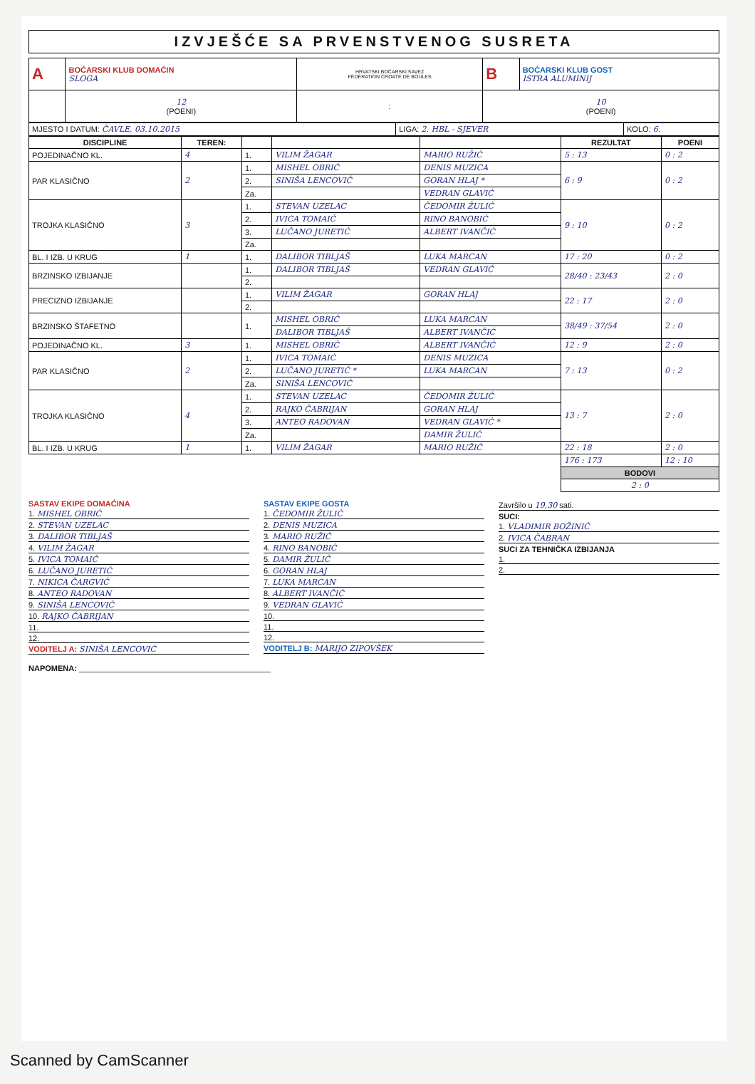IZVJEŠĆE SA PRVENSTVENOG SUSRETA
| A | BOĆARSKI KLUB DOMAĆIN SLOGA | HRVATSKI BOĆARSKI SAVEZ FÉDÉRATION CROATE DE BOULES | B | BOĆARSKI KLUB GOST ISTRA ALUMINIJ |
| | 12 (POENI) | : | 10 (POENI) | |
| MJESTO I DATUM: ČAVLE, 03.10.2015 | LIGA: 2. HBL - SJEVER | KOLO: 6. |
| DISCIPLINE | TEREN: | | | | REZULTAT | POENI |
| --- | --- | --- | --- | --- | --- | --- |
| POJEDINAČNO KL. | 4 | 1. | VILIM ŽAGAR | MARIO RUŽIĆ | 5 : 13 | 0 : 2 |
| PAR KLASIČNO | 2 | 1. | MISHEL OBRIĆ | DENIS MUZICA | 6 : 9 | 0 : 2 |
| | | 2. | SINIŠA LENCOVIĆ | GORAN HLAJ * | | |
| | | Za. | | VEDRAN GLAVIĆ | | |
| TROJKA KLASIČNO | 3 | 1. | STEVAN UZELAC | ČEDOMIR ŽULIĆ | 9 : 10 | 0 : 2 |
| | | 2. | IVICA TOMAIĆ | RINO BANOBIĆ | | |
| | | 3. | LUČANO JURETIĆ | ALBERT IVANČIĆ | | |
| | | Za. | | | | |
| BL. I IZB. U KRUG | 1 | 1. | DALIBOR TIBLJAŠ | LUKA MARCAN | 17 : 20 | 0 : 2 |
| BRZINSKO IZBIJANJE | | 1. | DALIBOR TIBLJAŠ | VEDRAN GLAVIĆ | 28/40 : 23/43 | 2 : 0 |
| | | 2. | | | | |
| PRECIZNO IZBIJANJE | | 1. | VILIM ŽAGAR | GORAN HLAJ | 22 : 17 | 2 : 0 |
| | | 2. | | | | |
| BRZINSKO ŠTAFETNO | | 1. | MISHEL OBRIĆ | LUKA MARCAN | 38/49 : 37/54 | 2 : 0 |
| | | | DALIBOR TIBLJAŠ | ALBERT IVANČIĆ | | |
| POJEDINAČNO KL. | 3 | 1. | MISHEL OBRIĆ | ALBERT IVANČIĆ | 12 : 9 | 2 : 0 |
| PAR KLASIČNO | 2 | 1. | IVICA TOMAIĆ | DENIS MUZICA | 7 : 13 | 0 : 2 |
| | | 2. | LUČANO JURETIĆ * | LUKA MARCAN | | |
| | | Za. | SINIŠA LENCOVIĆ | | | |
| TROJKA KLASIČNO | 4 | 1. | STEVAN UZELAC | ČEDOMIR ŽULIĆ | 13 : 7 | 2 : 0 |
| | | 2. | RAJKO ČABRIJAN | GORAN HLAJ | | |
| | | 3. | ANTEO RADOVAN | VEDRAN GLAVIĆ * | | |
| | | Za. | | DAMIR ŽULIĆ | | |
| BL. I IZB. U KRUG | 1 | 1. | VILIM ŽAGAR | MARIO RUŽIĆ | 22 : 18 | 2 : 0 |
| | | | | | 176 : 173 | 12 : 10 |
| | | | | | BODOVI | |
| | | | | | 2 : 0 | |
SASTAV EKIPE DOMAĆINA
1. MISHEL OBRIĆ
2. STEVAN UZELAC
3. DALIBOR TIBLJAŠ
4. VILIM ŽAGAR
5. IVICA TOMAIĆ
6. LUČANO JURETIĆ
7. NIKICA ČARGVIĆ
8. ANTEO RADOVAN
9. SINIŠA LENCOVIĆ
10. RAJKO ČABRIJAN
11.
12.
VODITELJ A: SINIŠA LENCOVIĆ
SASTAV EKIPE GOSTA
1. ČEDOMIR ŽULIĆ
2. DENIS MUZICA
3. MARIO RUŽIĆ
4. RINO BANOBIĆ
5. DAMIR ŽULIĆ
6. GORAN HLAJ
7. LUKA MARCAN
8. ALBERT IVANČIĆ
9. VEDRAN GLAVIĆ
10.
11.
12.
VODITELJ B: MARIJO ZIPOVŠEK
Završilo u 19,30 sati.
SUCI:
1. VLADIMIR BOŽINIĆ
2. IVICA ČABRAN
SUCI ZA TEHNIČKA IZBIJANJA
1.
2.
NAPOMENA: ____________________________________________
Scanned by CamScanner